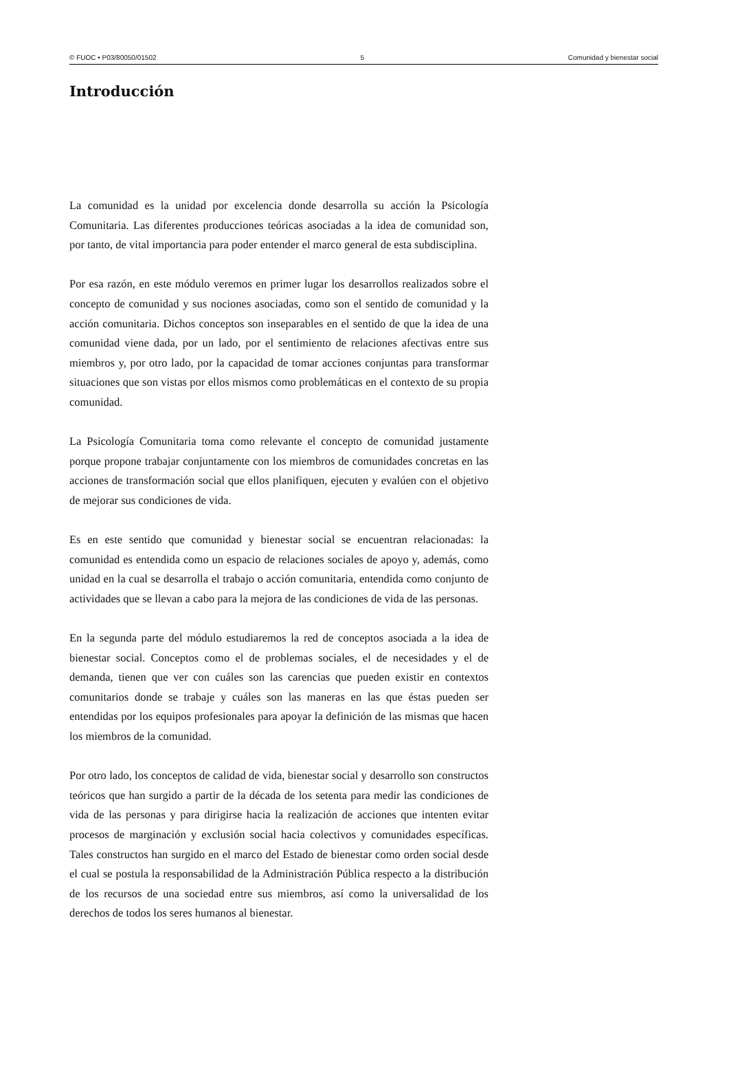© FUOC • P03/80050/01502 5 Comunidad y bienestar social
Introducción
La comunidad es la unidad por excelencia donde desarrolla su acción la Psicología Comunitaria. Las diferentes producciones teóricas asociadas a la idea de comunidad son, por tanto, de vital importancia para poder entender el marco general de esta subdisciplina.
Por esa razón, en este módulo veremos en primer lugar los desarrollos realizados sobre el concepto de comunidad y sus nociones asociadas, como son el sentido de comunidad y la acción comunitaria. Dichos conceptos son inseparables en el sentido de que la idea de una comunidad viene dada, por un lado, por el sentimiento de relaciones afectivas entre sus miembros y, por otro lado, por la capacidad de tomar acciones conjuntas para transformar situaciones que son vistas por ellos mismos como problemáticas en el contexto de su propia comunidad.
La Psicología Comunitaria toma como relevante el concepto de comunidad justamente porque propone trabajar conjuntamente con los miembros de comunidades concretas en las acciones de transformación social que ellos planifiquen, ejecuten y evalúen con el objetivo de mejorar sus condiciones de vida.
Es en este sentido que comunidad y bienestar social se encuentran relacionadas: la comunidad es entendida como un espacio de relaciones sociales de apoyo y, además, como unidad en la cual se desarrolla el trabajo o acción comunitaria, entendida como conjunto de actividades que se llevan a cabo para la mejora de las condiciones de vida de las personas.
En la segunda parte del módulo estudiaremos la red de conceptos asociada a la idea de bienestar social. Conceptos como el de problemas sociales, el de necesidades y el de demanda, tienen que ver con cuáles son las carencias que pueden existir en contextos comunitarios donde se trabaje y cuáles son las maneras en las que éstas pueden ser entendidas por los equipos profesionales para apoyar la definición de las mismas que hacen los miembros de la comunidad.
Por otro lado, los conceptos de calidad de vida, bienestar social y desarrollo son constructos teóricos que han surgido a partir de la década de los setenta para medir las condiciones de vida de las personas y para dirigirse hacia la realización de acciones que intenten evitar procesos de marginación y exclusión social hacia colectivos y comunidades específicas. Tales constructos han surgido en el marco del Estado de bienestar como orden social desde el cual se postula la responsabilidad de la Administración Pública respecto a la distribución de los recursos de una sociedad entre sus miembros, así como la universalidad de los derechos de todos los seres humanos al bienestar.